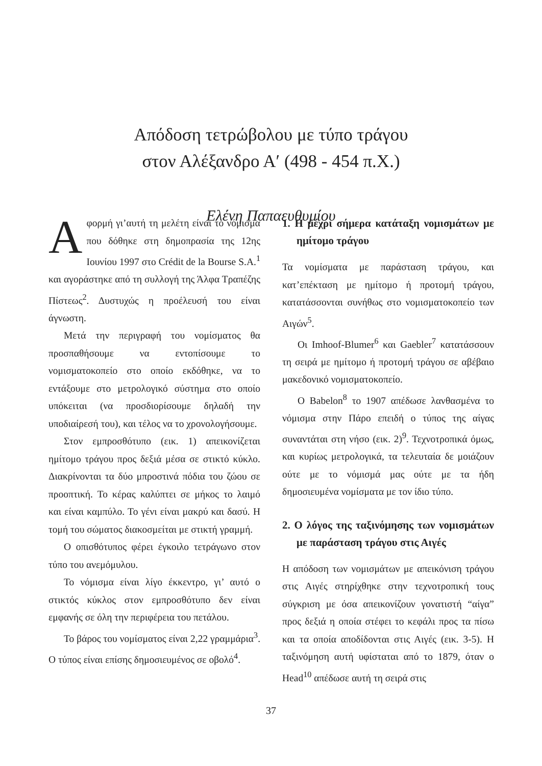Απόδοση τετρώβολου με τύπο τράγου
στον Αλέξανδρο Α′ (498 - 454 π.Χ.)
Ελένη Παπαευθυμίου
Αφορμή γι’αυτή τη μελέτη είναι το νόμισμα που δόθηκε στη δημοπρασία της 12ης Ιουνίου 1997 στο Crédit de la Bourse S.A.<sup>1</sup> και αγοράστηκε από τη συλλογή της Άλφα Τραπέζης Πίστεως<sup>2</sup>. Δυστυχώς η προέλευσή του είναι άγνωστη.
Μετά την περιγραφή του νομίσματος θα προσπαθήσουμε να εντοπίσουμε το νομισματοκοπείο στο οποίο εκδόθηκε, να το εντάξουμε στο μετρολογικό σύστημα στο οποίο υπόκειται (να προσδιορίσουμε δηλαδή την υποδιαίρεσή του), και τέλος να το χρονολογήσουμε.
Στον εμπροσθότυπο (εικ. 1) απεικονίζεται ημίτομο τράγου προς δεξιά μέσα σε στικτό κύκλο. Διακρίνονται τα δύο μπροστινά πόδια του ζώου σε προοπτική. Το κέρας καλύπτει σε μήκος το λαιμό και είναι καμπύλο. Το γένι είναι μακρύ και δασύ. Η τομή του σώματος διακοσμείται με στικτή γραμμή.
Ο οπισθότυπος φέρει έγκοιλο τετράγωνο στον τύπο του ανεμόμυλου.
Το νόμισμα είναι λίγο έκκεντρο, γι’ αυτό ο στικτός κύκλος στον εμπροσθότυπο δεν είναι εμφανής σε όλη την περιφέρεια του πετάλου.
Το βάρος του νομίσματος είναι 2,22 γραμμάρια<sup>3</sup>. Ο τύπος είναι επίσης δημοσιευμένος σε οβολό<sup>4</sup>.
1. Η μέχρι σήμερα κατάταξη νομισμάτων με ημίτομο τράγου
Τα νομίσματα με παράσταση τράγου, και κατ’επέκταση με ημίτομο ή προτομή τράγου, κατατάσσονται συνήθως στο νομισματοκοπείο των Αιγών<sup>5</sup>.
Οι Imhoof-Blumer<sup>6</sup> και Gaebler<sup>7</sup> κατατάσσουν τη σειρά με ημίτομο ή προτομή τράγου σε αβέβαιο μακεδονικό νομισματοκοπείο.
Ο Babelon<sup>8</sup> το 1907 απέδωσε λανθασμένα το νόμισμα στην Πάρο επειδή ο τύπος της αίγας συναντάται στη νήσο (εικ. 2)<sup>9</sup>. Τεχνοτροπικά όμως, και κυρίως μετρολογικά, τα τελευταία δε μοιάζουν ούτε με το νόμισμά μας ούτε με τα ήδη δημοσιευμένα νομίσματα με τον ίδιο τύπο.
2. Ο λόγος της ταξινόμησης των νομισμάτων με παράσταση τράγου στις Αιγές
Η απόδοση των νομισμάτων με απεικόνιση τράγου στις Αιγές στηρίχθηκε στην τεχνοτροπική τους σύγκριση με όσα απεικονίζουν γονατιστή “αίγα” προς δεξιά η οποία στέφει το κεφάλι προς τα πίσω και τα οποία αποδίδονται στις Αιγές (εικ. 3-5). Η ταξινόμηση αυτή υφίσταται από το 1879, όταν ο Head<sup>10</sup> απέδωσε αυτή τη σειρά στις
37